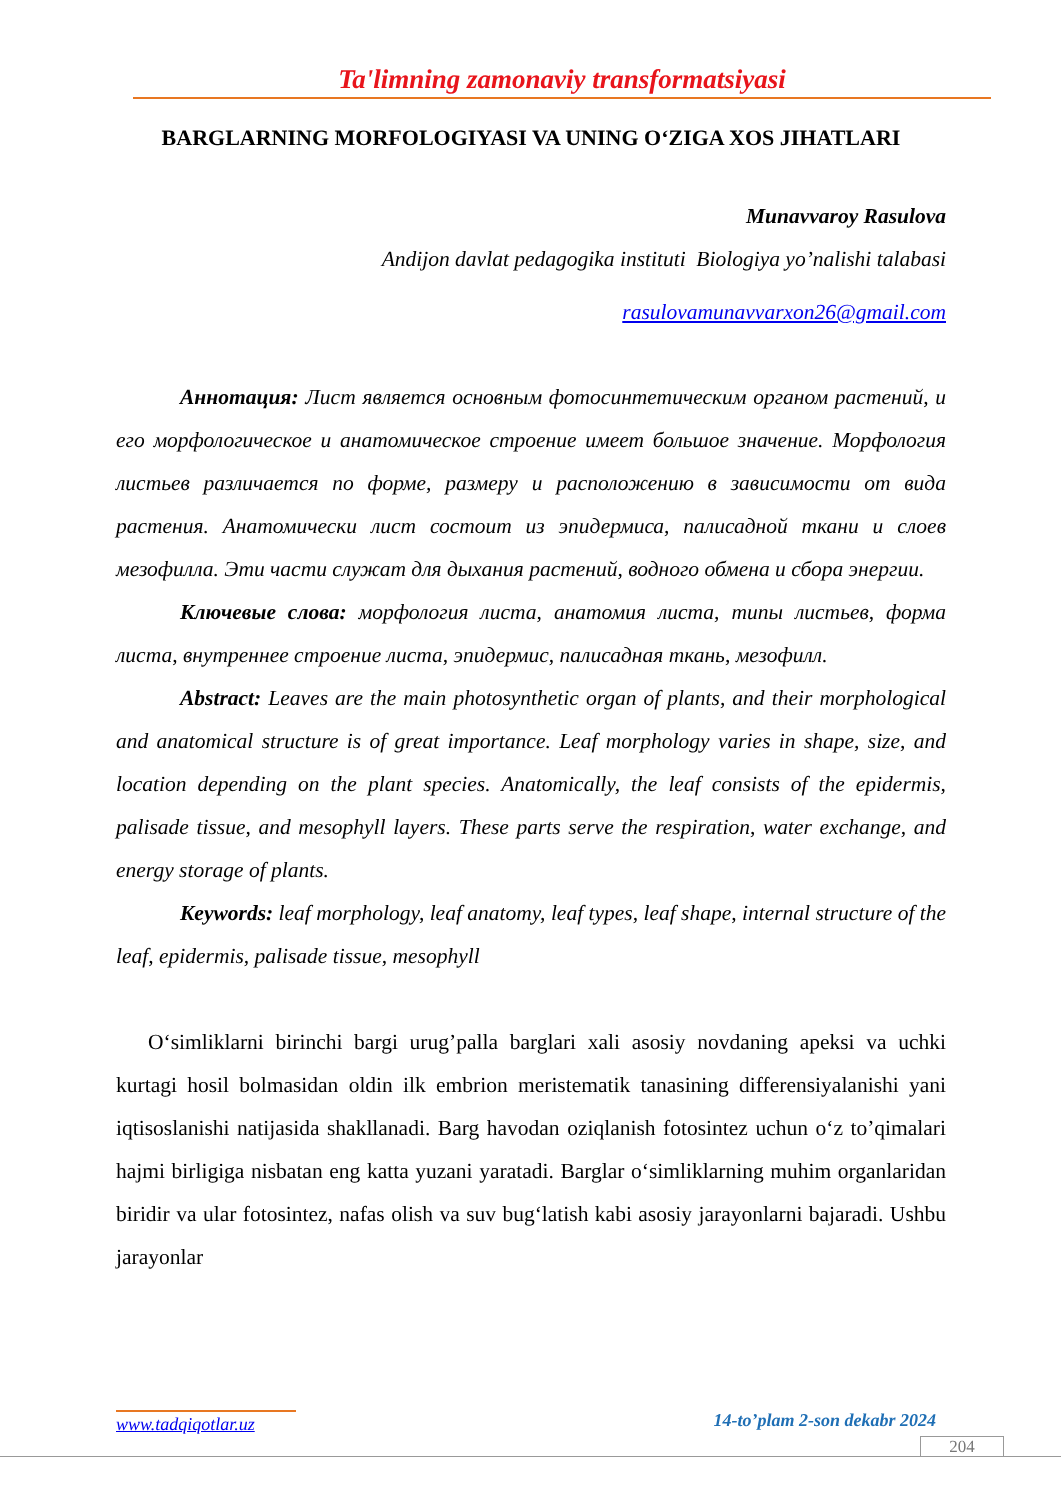Ta'limning zamonaviy transformatsiyasi
BARGLARNING MORFOLOGIYASI VA UNING O‘ZIGA XOS JIHATLARI
Munavvaroy Rasulova
Andijon davlat pedagogika instituti Biologiya yo’nalishi talabasi
rasulovamunavvarxon26@gmail.com
Аннотация: Лист является основным фотосинтетическим органом растений, и его морфологическое и анатомическое строение имеет большое значение. Морфология листьев различается по форме, размеру и расположению в зависимости от вида растения. Анатомически лист состоит из эпидермиса, палисадной ткани и слоев мезофилла. Эти части служат для дыхания растений, водного обмена и сбора энергии.
Ключевые слова: морфология листа, анатомия листа, типы листьев, форма листа, внутреннее строение листа, эпидермис, палисадная ткань, мезофилл.
Abstract: Leaves are the main photosynthetic organ of plants, and their morphological and anatomical structure is of great importance. Leaf morphology varies in shape, size, and location depending on the plant species. Anatomically, the leaf consists of the epidermis, palisade tissue, and mesophyll layers. These parts serve the respiration, water exchange, and energy storage of plants.
Keywords: leaf morphology, leaf anatomy, leaf types, leaf shape, internal structure of the leaf, epidermis, palisade tissue, mesophyll
O‘simliklarni birinchi bargi urug’palla barglari xali asosiy novdaning apeksi va uchki kurtagi hosil bolmasidan oldin ilk embrion meristematik tanasining differensiyalanishi yani iqtisoslanishi natijasida shakllanadi. Barg havodan oziqlanish fotosintez uchun o‘z to’qimalari hajmi birligiga nisbatan eng katta yuzani yaratadi. Barglar o‘simliklarning muhim organlaridan biridir va ular fotosintez, nafas olish va suv bug‘latish kabi asosiy jarayonlarni bajaradi. Ushbu jarayonlar
www.tadqiqotlar.uz 14-to’plam 2-son dekabr 2024
204